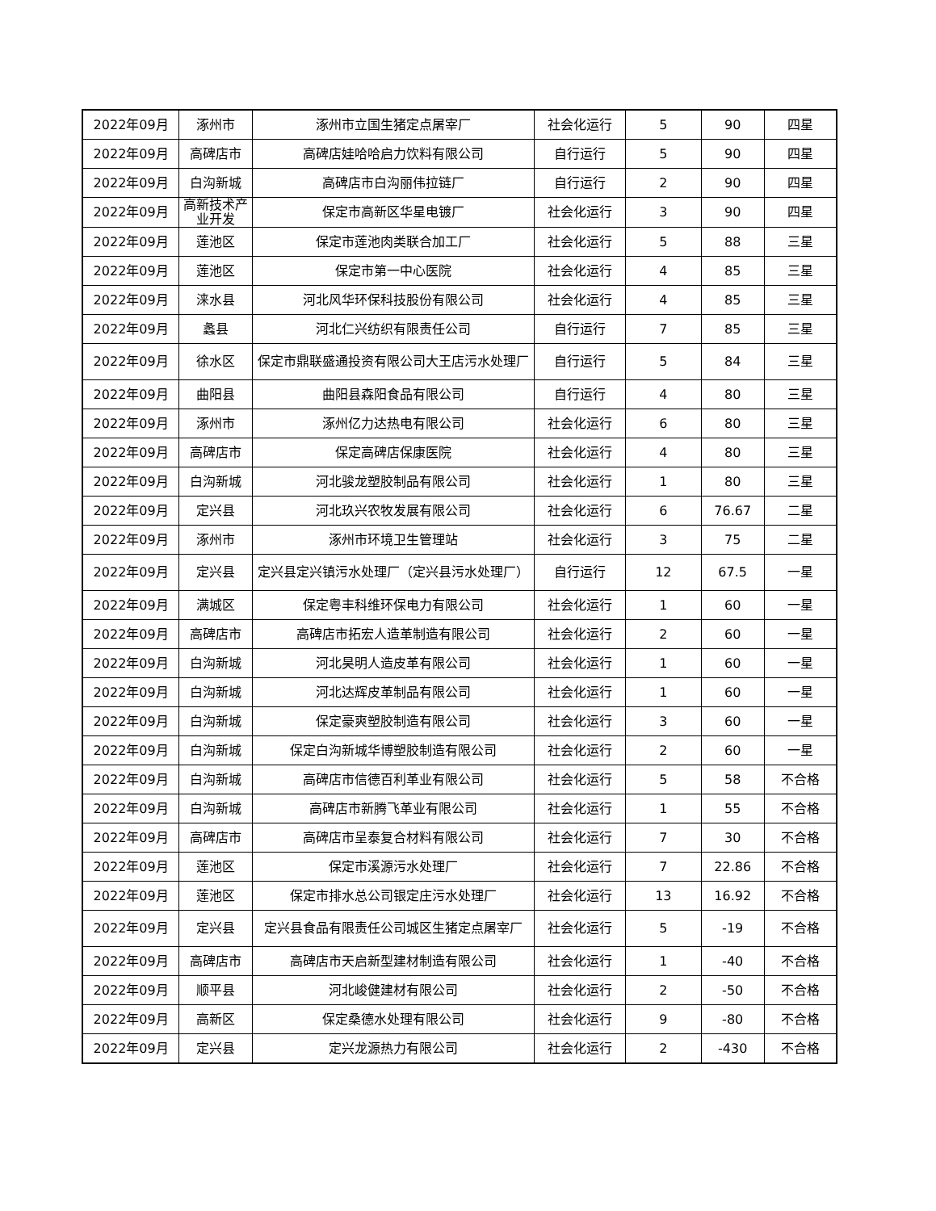| 2022年09月 | 涿州市 | 涿州市立国生猪定点屠宰厂 | 社会化运行 | 5 | 90 | 四星 |
| 2022年09月 | 高碑店市 | 高碑店娃哈哈启力饮料有限公司 | 自行运行 | 5 | 90 | 四星 |
| 2022年09月 | 白沟新城 | 高碑店市白沟丽伟拉链厂 | 自行运行 | 2 | 90 | 四星 |
| 2022年09月 | 高新技术产业开发 | 保定市高新区华星电镀厂 | 社会化运行 | 3 | 90 | 四星 |
| 2022年09月 | 莲池区 | 保定市莲池肉类联合加工厂 | 社会化运行 | 5 | 88 | 三星 |
| 2022年09月 | 莲池区 | 保定市第一中心医院 | 社会化运行 | 4 | 85 | 三星 |
| 2022年09月 | 涞水县 | 河北风华环保科技股份有限公司 | 社会化运行 | 4 | 85 | 三星 |
| 2022年09月 | 蠡县 | 河北仁兴纺织有限责任公司 | 自行运行 | 7 | 85 | 三星 |
| 2022年09月 | 徐水区 | 保定市鼎联盛通投资有限公司大王店污水处理厂 | 自行运行 | 5 | 84 | 三星 |
| 2022年09月 | 曲阳县 | 曲阳县森阳食品有限公司 | 自行运行 | 4 | 80 | 三星 |
| 2022年09月 | 涿州市 | 涿州亿力达热电有限公司 | 社会化运行 | 6 | 80 | 三星 |
| 2022年09月 | 高碑店市 | 保定高碑店保康医院 | 社会化运行 | 4 | 80 | 三星 |
| 2022年09月 | 白沟新城 | 河北骏龙塑胶制品有限公司 | 社会化运行 | 1 | 80 | 三星 |
| 2022年09月 | 定兴县 | 河北玖兴农牧发展有限公司 | 社会化运行 | 6 | 76.67 | 二星 |
| 2022年09月 | 涿州市 | 涿州市环境卫生管理站 | 社会化运行 | 3 | 75 | 二星 |
| 2022年09月 | 定兴县 | 定兴县定兴镇污水处理厂（定兴县污水处理厂） | 自行运行 | 12 | 67.5 | 一星 |
| 2022年09月 | 满城区 | 保定粤丰科维环保电力有限公司 | 社会化运行 | 1 | 60 | 一星 |
| 2022年09月 | 高碑店市 | 高碑店市拓宏人造革制造有限公司 | 社会化运行 | 2 | 60 | 一星 |
| 2022年09月 | 白沟新城 | 河北昊明人造皮革有限公司 | 社会化运行 | 1 | 60 | 一星 |
| 2022年09月 | 白沟新城 | 河北达辉皮革制品有限公司 | 社会化运行 | 1 | 60 | 一星 |
| 2022年09月 | 白沟新城 | 保定豪爽塑胶制造有限公司 | 社会化运行 | 3 | 60 | 一星 |
| 2022年09月 | 白沟新城 | 保定白沟新城华博塑胶制造有限公司 | 社会化运行 | 2 | 60 | 一星 |
| 2022年09月 | 白沟新城 | 高碑店市信德百利革业有限公司 | 社会化运行 | 5 | 58 | 不合格 |
| 2022年09月 | 白沟新城 | 高碑店市新腾飞革业有限公司 | 社会化运行 | 1 | 55 | 不合格 |
| 2022年09月 | 高碑店市 | 高碑店市呈泰复合材料有限公司 | 社会化运行 | 7 | 30 | 不合格 |
| 2022年09月 | 莲池区 | 保定市溪源污水处理厂 | 社会化运行 | 7 | 22.86 | 不合格 |
| 2022年09月 | 莲池区 | 保定市排水总公司银定庄污水处理厂 | 社会化运行 | 13 | 16.92 | 不合格 |
| 2022年09月 | 定兴县 | 定兴县食品有限责任公司城区生猪定点屠宰厂 | 社会化运行 | 5 | -19 | 不合格 |
| 2022年09月 | 高碑店市 | 高碑店市天启新型建材制造有限公司 | 社会化运行 | 1 | -40 | 不合格 |
| 2022年09月 | 顺平县 | 河北峻健建材有限公司 | 社会化运行 | 2 | -50 | 不合格 |
| 2022年09月 | 高新区 | 保定桑德水处理有限公司 | 社会化运行 | 9 | -80 | 不合格 |
| 2022年09月 | 定兴县 | 定兴龙源热力有限公司 | 社会化运行 | 2 | -430 | 不合格 |